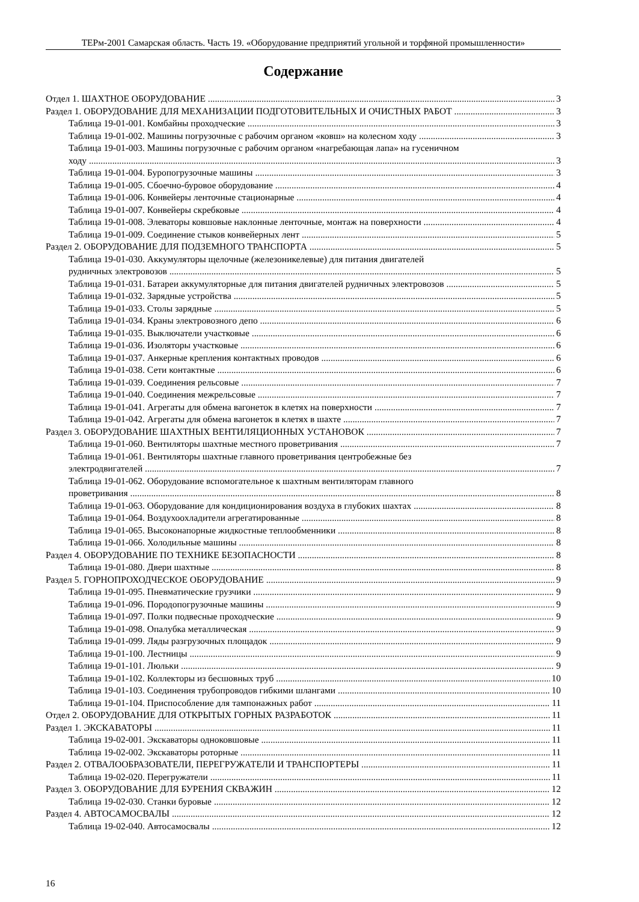ТЕРм-2001 Самарская область. Часть 19. «Оборудование предприятий угольной и торфяной промышленности»
Содержание
Отдел 1. ШАХТНОЕ ОБОРУДОВАНИЕ 3
Раздел 1. ОБОРУДОВАНИЕ ДЛЯ МЕХАНИЗАЦИИ ПОДГОТОВИТЕЛЬНЫХ И ОЧИСТНЫХ РАБОТ 3
Таблица 19-01-001. Комбайны проходческие 3
Таблица 19-01-002. Машины погрузочные с рабочим органом «ковш» на колесном ходу 3
Таблица 19-01-003. Машины погрузочные с рабочим органом «нагребающая лапа» на гусеничном
ходу 3
Таблица 19-01-004. Буропогрузочные машины 3
Таблица 19-01-005. Сбоечно-буровое оборудование 4
Таблица 19-01-006. Конвейеры ленточные стационарные 4
Таблица 19-01-007. Конвейеры скребковые 4
Таблица 19-01-008. Элеваторы ковшовые наклонные ленточные, монтаж на поверхности 4
Таблица 19-01-009. Соединение стыков конвейерных лент 5
Раздел 2. ОБОРУДОВАНИЕ ДЛЯ ПОДЗЕМНОГО ТРАНСПОРТА 5
Таблица 19-01-030. Аккумуляторы щелочные (железоникелевые) для питания двигателей
рудничных электровозов 5
Таблица 19-01-031. Батареи аккумуляторные для питания двигателей рудничных электровозов 5
Таблица 19-01-032. Зарядные устройства 5
Таблица 19-01-033. Столы зарядные 5
Таблица 19-01-034. Краны электровозного депо 6
Таблица 19-01-035. Выключатели участковые 6
Таблица 19-01-036. Изоляторы участковые 6
Таблица 19-01-037. Анкерные крепления контактных проводов 6
Таблица 19-01-038. Сети контактные 6
Таблица 19-01-039. Соединения рельсовые 7
Таблица 19-01-040. Соединения межрельсовые 7
Таблица 19-01-041. Агрегаты для обмена вагонеток в клетях на поверхности 7
Таблица 19-01-042. Агрегаты для обмена вагонеток в клетях в шахте 7
Раздел 3. ОБОРУДОВАНИЕ ШАХТНЫХ ВЕНТИЛЯЦИОННЫХ УСТАНОВОК 7
Таблица 19-01-060. Вентиляторы шахтные местного проветривания 7
Таблица 19-01-061. Вентиляторы шахтные главного проветривания центробежные без
электродвигателей 7
Таблица 19-01-062. Оборудование вспомогательное к шахтным вентиляторам главного
проветривания 8
Таблица 19-01-063. Оборудование для кондиционирования воздуха в глубоких шахтах 8
Таблица 19-01-064. Воздухоохладители агрегатированные 8
Таблица 19-01-065. Высоконапорные жидкостные теплообменники 8
Таблица 19-01-066. Холодильные машины 8
Раздел 4. ОБОРУДОВАНИЕ ПО ТЕХНИКЕ БЕЗОПАСНОСТИ 8
Таблица 19-01-080. Двери шахтные 8
Раздел 5. ГОРНОПРОХОДЧЕСКОЕ ОБОРУДОВАНИЕ 9
Таблица 19-01-095. Пневматические грузчики 9
Таблица 19-01-096. Породопогрузочные машины 9
Таблица 19-01-097. Полки подвесные проходческие 9
Таблица 19-01-098. Опалубка металлическая 9
Таблица 19-01-099. Ляды разгрузочных площадок 9
Таблица 19-01-100. Лестницы 9
Таблица 19-01-101. Люльки 9
Таблица 19-01-102. Коллекторы из бесшовных труб 10
Таблица 19-01-103. Соединения трубопроводов гибкими шлангами 10
Таблица 19-01-104. Приспособление для тампонажных работ 11
Отдел 2. ОБОРУДОВАНИЕ ДЛЯ ОТКРЫТЫХ ГОРНЫХ РАЗРАБОТОК 11
Раздел 1. ЭКСКАВАТОРЫ 11
Таблица 19-02-001. Экскаваторы одноковшовые 11
Таблица 19-02-002. Экскаваторы роторные 11
Раздел 2. ОТВАЛООБРАЗОВАТЕЛИ, ПЕРЕГРУЖАТЕЛИ И ТРАНСПОРТЕРЫ 11
Таблица 19-02-020. Перегружатели 11
Раздел 3. ОБОРУДОВАНИЕ ДЛЯ БУРЕНИЯ СКВАЖИН 12
Таблица 19-02-030. Станки буровые 12
Раздел 4. АВТОСАМОСВАЛЫ 12
Таблица 19-02-040. Автосамосвалы 12
16